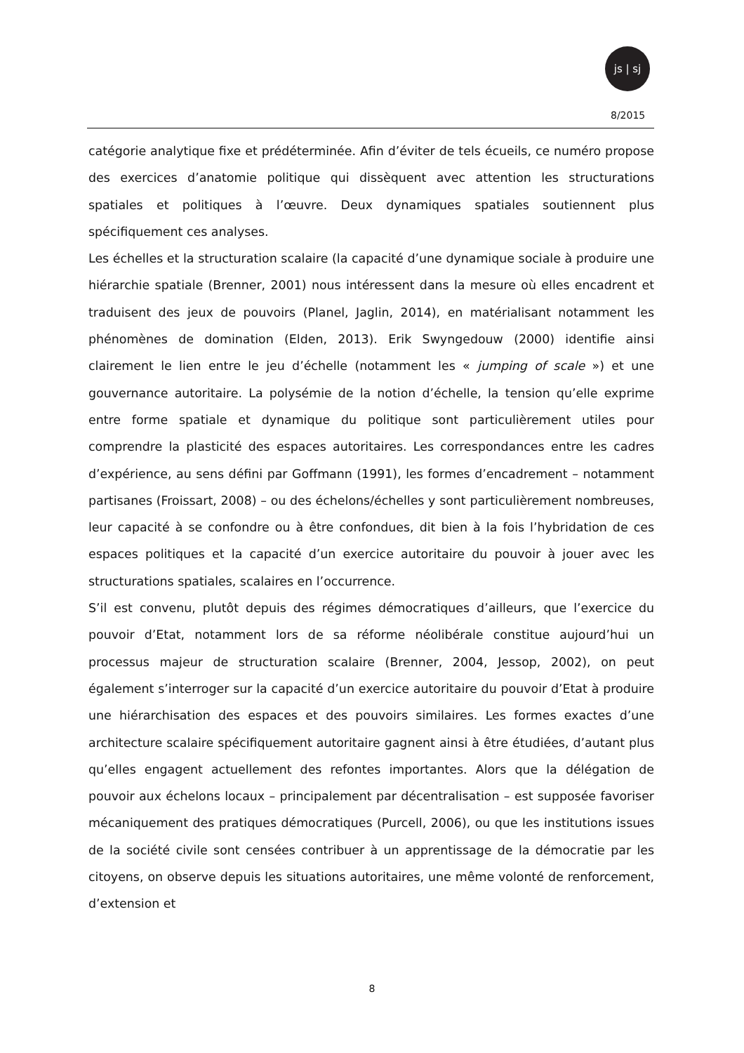js | sj
8/2015
catégorie analytique fixe et prédéterminée. Afin d’éviter de tels écueils, ce numéro propose des exercices d’anatomie politique qui dissèquent avec attention les structurations spatiales et politiques à l’œuvre. Deux dynamiques spatiales soutiennent plus spécifiquement ces analyses.
Les échelles et la structuration scalaire (la capacité d’une dynamique sociale à produire une hiérarchie spatiale (Brenner, 2001) nous intéressent dans la mesure où elles encadrent et traduisent des jeux de pouvoirs (Planel, Jaglin, 2014), en matérialisant notamment les phénomènes de domination (Elden, 2013). Erik Swyngedouw (2000) identifie ainsi clairement le lien entre le jeu d’échelle (notamment les « jumping of scale ») et une gouvernance autoritaire. La polysémie de la notion d’échelle, la tension qu’elle exprime entre forme spatiale et dynamique du politique sont particulièrement utiles pour comprendre la plasticité des espaces autoritaires. Les correspondances entre les cadres d’expérience, au sens défini par Goffmann (1991), les formes d’encadrement – notamment partisanes (Froissart, 2008) – ou des échelons/échelles y sont particulièrement nombreuses, leur capacité à se confondre ou à être confondues, dit bien à la fois l’hybridation de ces espaces politiques et la capacité d’un exercice autoritaire du pouvoir à jouer avec les structurations spatiales, scalaires en l’occurrence.
S’il est convenu, plutôt depuis des régimes démocratiques d’ailleurs, que l’exercice du pouvoir d’Etat, notamment lors de sa réforme néolibérale constitue aujourd’hui un processus majeur de structuration scalaire (Brenner, 2004, Jessop, 2002), on peut également s’interroger sur la capacité d’un exercice autoritaire du pouvoir d’Etat à produire une hiérarchisation des espaces et des pouvoirs similaires. Les formes exactes d’une architecture scalaire spécifiquement autoritaire gagnent ainsi à être étudiées, d’autant plus qu’elles engagent actuellement des refontes importantes. Alors que la délégation de pouvoir aux échelons locaux – principalement par décentralisation – est supposée favoriser mécaniquement des pratiques démocratiques (Purcell, 2006), ou que les institutions issues de la société civile sont censées contribuer à un apprentissage de la démocratie par les citoyens, on observe depuis les situations autoritaires, une même volonté de renforcement, d’extension et
8